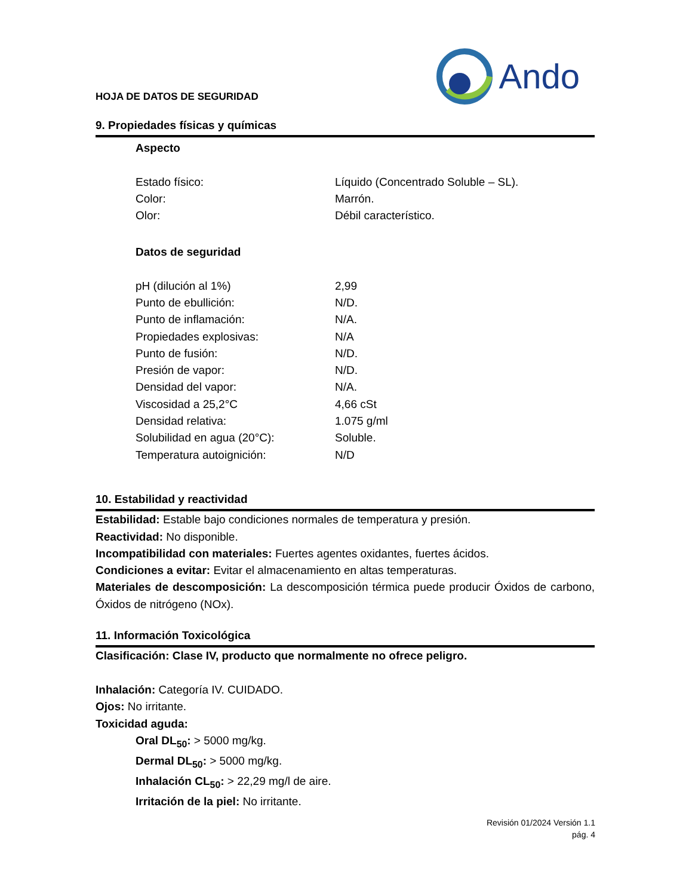HOJA DE DATOS DE SEGURIDAD
Ando
9. Propiedades físicas y químicas
Aspecto
| Estado físico: | Líquido (Concentrado Soluble – SL). |
| Color: | Marrón. |
| Olor: | Débil característico. |
Datos de seguridad
| pH (dilución al 1%) | 2,99 |
| Punto de ebullición: | N/D. |
| Punto de inflamación: | N/A. |
| Propiedades explosivas: | N/A |
| Punto de fusión: | N/D. |
| Presión de vapor: | N/D. |
| Densidad del vapor: | N/A. |
| Viscosidad a 25,2°C | 4,66 cSt |
| Densidad relativa: | 1.075 g/ml |
| Solubilidad en agua (20°C): | Soluble. |
| Temperatura autoignición: | N/D |
10. Estabilidad y reactividad
Estabilidad: Estable bajo condiciones normales de temperatura y presión.
Reactividad: No disponible.
Incompatibilidad con materiales: Fuertes agentes oxidantes, fuertes ácidos.
Condiciones a evitar: Evitar el almacenamiento en altas temperaturas.
Materiales de descomposición: La descomposición térmica puede producir Óxidos de carbono, Óxidos de nitrógeno (NOx).
11. Información Toxicológica
Clasificación: Clase IV, producto que normalmente no ofrece peligro.
Inhalación: Categoría IV. CUIDADO.
Ojos: No irritante.
Toxicidad aguda:
Oral DL<sub>50</sub>: > 5000 mg/kg.
Dermal DL<sub>50</sub>: > 5000 mg/kg.
Inhalación CL<sub>50</sub>: > 22,29 mg/l de aire.
Irritación de la piel: No irritante.
Revisión 01/2024 Versión 1.1
pág. 4